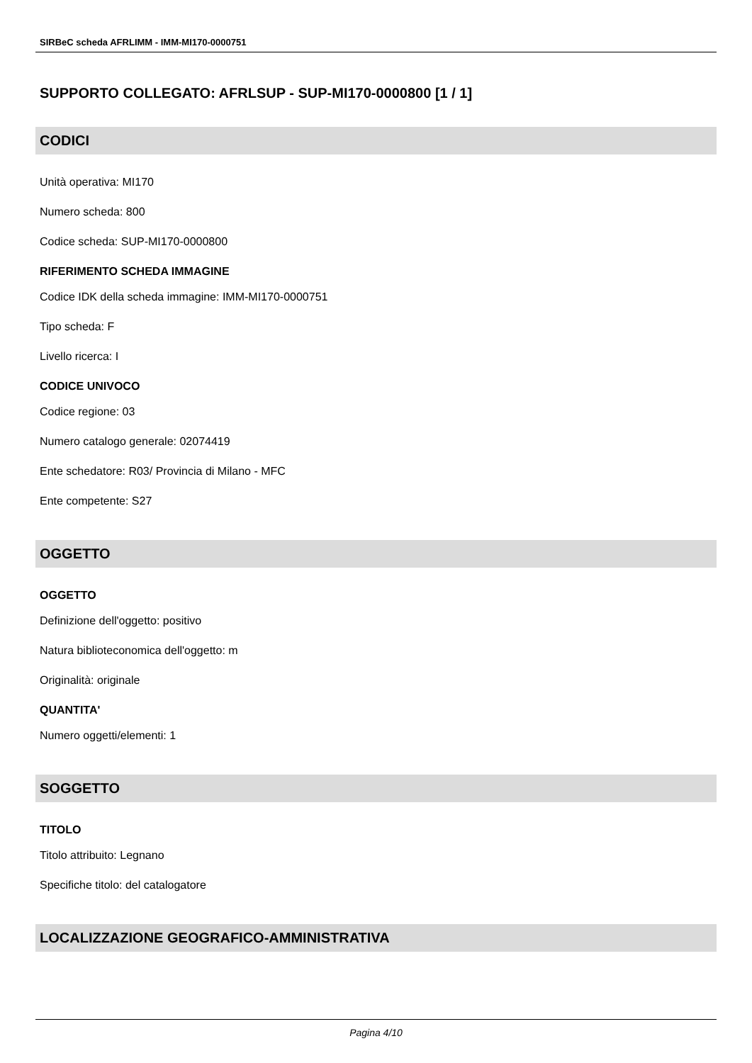SIRBeC scheda AFRLIMM - IMM-MI170-0000751
SUPPORTO COLLEGATO: AFRLSUP - SUP-MI170-0000800 [1 / 1]
CODICI
Unità operativa: MI170
Numero scheda: 800
Codice scheda: SUP-MI170-0000800
RIFERIMENTO SCHEDA IMMAGINE
Codice IDK della scheda immagine: IMM-MI170-0000751
Tipo scheda: F
Livello ricerca: I
CODICE UNIVOCO
Codice regione: 03
Numero catalogo generale: 02074419
Ente schedatore: R03/ Provincia di Milano - MFC
Ente competente: S27
OGGETTO
OGGETTO
Definizione dell'oggetto: positivo
Natura biblioteconomica dell'oggetto: m
Originalità: originale
QUANTITA'
Numero oggetti/elementi: 1
SOGGETTO
TITOLO
Titolo attribuito: Legnano
Specifiche titolo: del catalogatore
LOCALIZZAZIONE GEOGRAFICO-AMMINISTRATIVA
Pagina 4/10